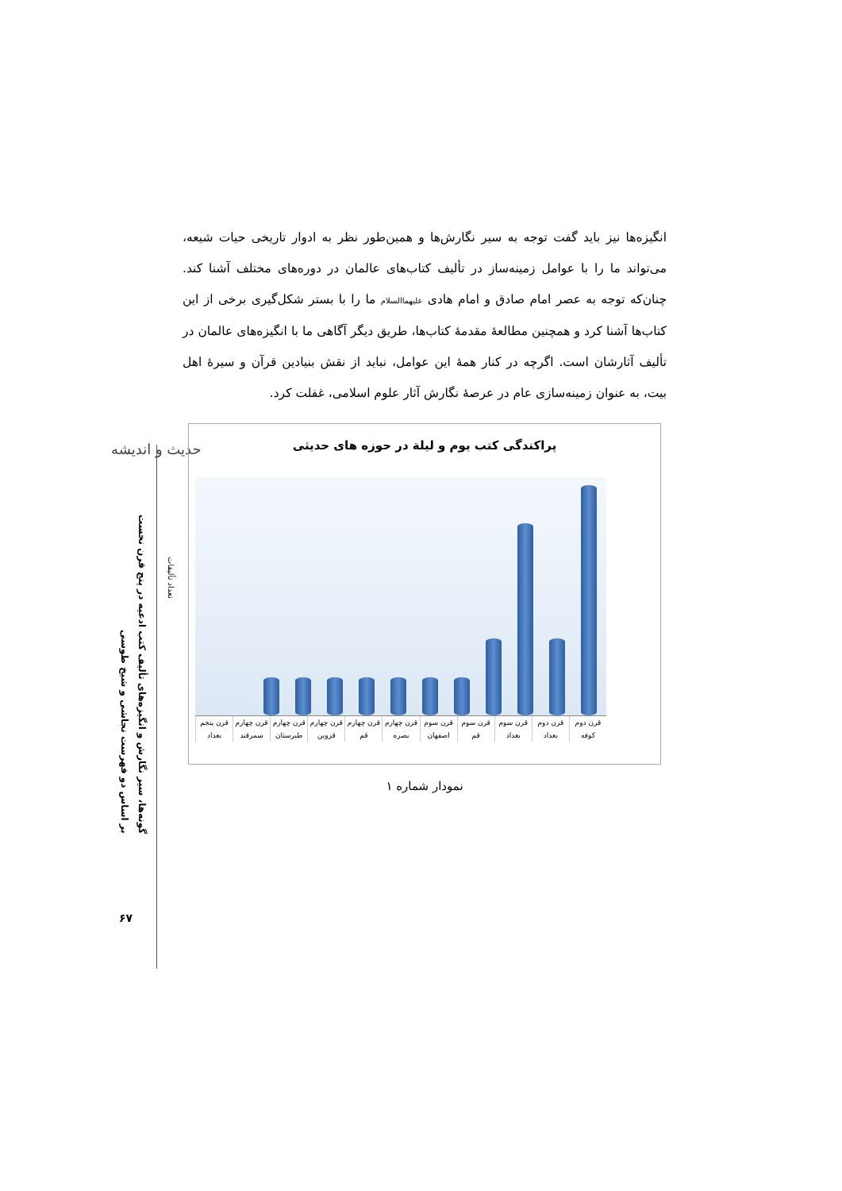حدیث و اندیشه
گونه‌ها، سیر نگارش و انگیزه‌های تألیف کتب ادعیه در پنج قرن نخست
بر اساس دو فهرست نجاشی و شیخ طوسی
۶۷
انگیزه‌ها نیز باید گفت توجه به سیر نگارش‌ها و همین‌طور نظر به ادوار تاریخی حیات شیعه، می‌تواند ما را با عوامل زمینه‌ساز در تألیف کتاب‌های عالمان در دوره‌های مختلف آشنا کند. چنان‌که توجه به عصر امام صادق و امام هادی علیهماالسلام ما را با بستر شکل‌گیری برخی از این کتاب‌ها آشنا کرد و همچنین مطالعهٔ مقدمهٔ کتاب‌ها، طریق دیگر آگاهی ما با انگیزه‌های عالمان در تألیف آثارشان است. اگرچه در کنار همهٔ این عوامل، نباید از نقش بنیادین قرآن و سیرهٔ اهل بیت، به عنوان زمینه‌سازی عام در عرصهٔ نگارش آثار علوم اسلامی، غفلت کرد.
پراکندگی کتب یوم و لیلة در حوزه های حدیثی
تعداد تألیفات
قرن دوم کوفه قرن دوم بغداد قرن سوم بغداد قرن سوم قم قرن سوم اصفهان قرن چهارم بصره قرن چهارم قم قرن چهارم قزوین قرن چهارم طبرستان قرن چهارم سمرقند قرن پنجم بغداد
نمودار شماره ۱